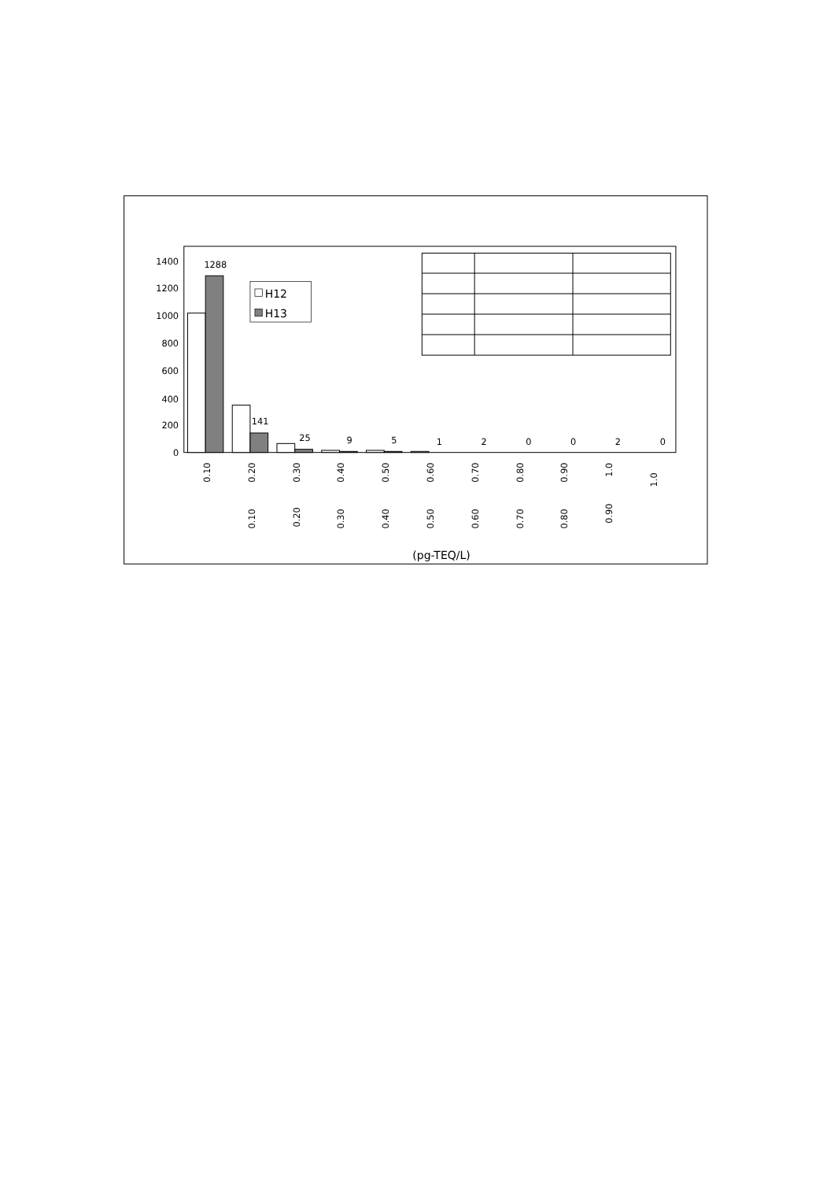0
200
400
600
800
1000
1200
1400
1288
141
25
9
5
1
2
0
0
2
0
H12
H13
0.10
0.20
0.30
0.40
0.50
0.60
0.70
0.80
0.90
1.0
1.0
0.10
0.20
0.30
0.40
0.50
0.60
0.70
0.80
0.90
(pg-TEQ/L)